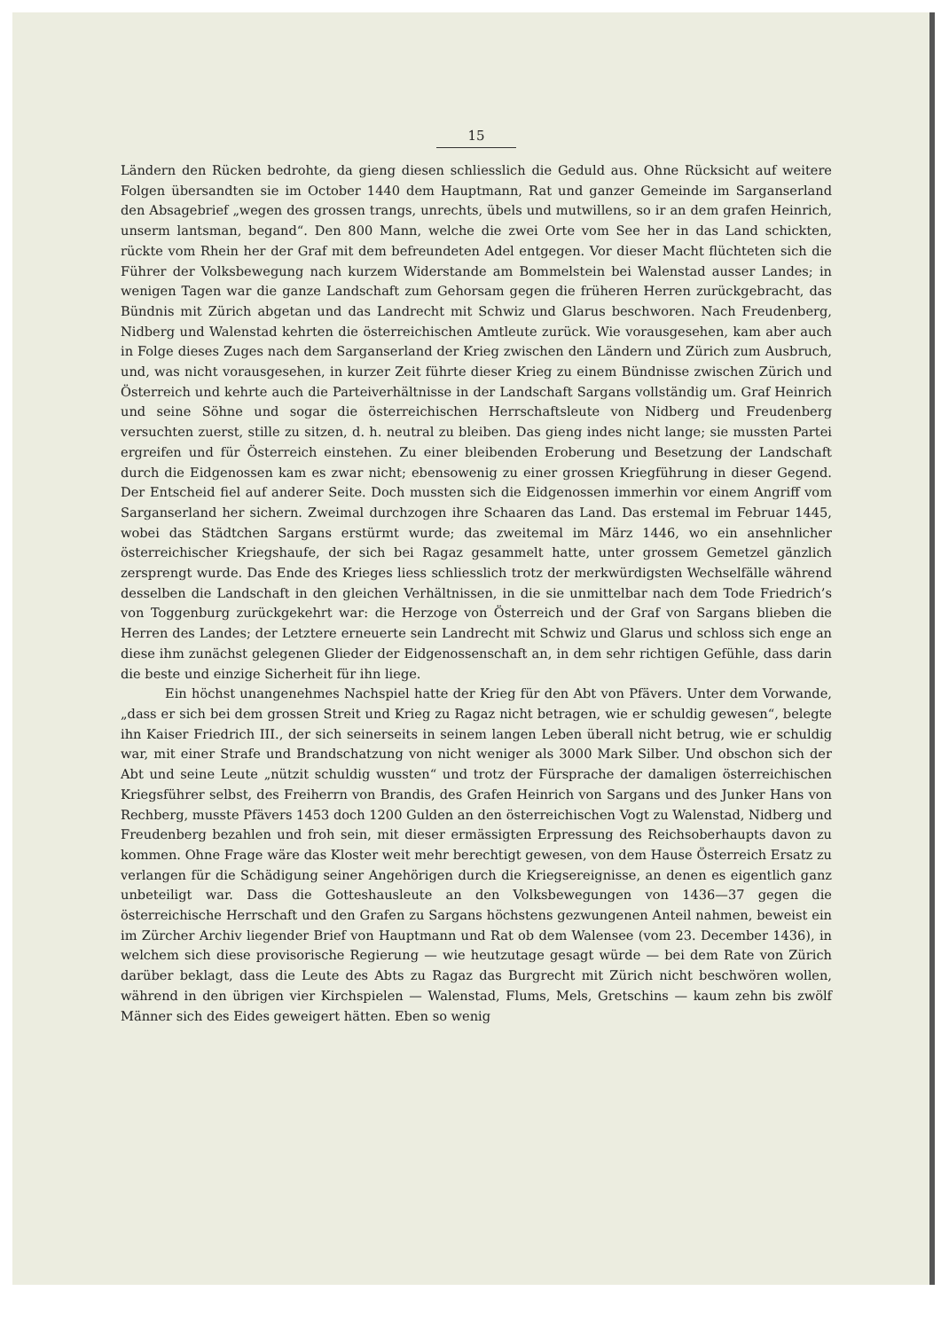15
Ländern den Rücken bedrohte, da gieng diesen schliesslich die Geduld aus. Ohne Rücksicht auf weitere Folgen übersandten sie im October 1440 dem Hauptmann, Rat und ganzer Gemeinde im Sarganserland den Absagebrief „wegen des grossen trangs, unrechts, übels und mutwillens, so ir an dem grafen Heinrich, unserm lantsman, begand“. Den 800 Mann, welche die zwei Orte vom See her in das Land schickten, rückte vom Rhein her der Graf mit dem befreundeten Adel entgegen. Vor dieser Macht flüchteten sich die Führer der Volksbewegung nach kurzem Widerstande am Bommelstein bei Walenstad ausser Landes; in wenigen Tagen war die ganze Landschaft zum Gehorsam gegen die früheren Herren zurückgebracht, das Bündnis mit Zürich abgetan und das Landrecht mit Schwiz und Glarus beschworen. Nach Freudenberg, Nidberg und Walenstad kehrten die österreichischen Amtleute zurück. Wie vorausgesehen, kam aber auch in Folge dieses Zuges nach dem Sarganserland der Krieg zwischen den Ländern und Zürich zum Ausbruch, und, was nicht vorausgesehen, in kurzer Zeit führte dieser Krieg zu einem Bündnisse zwischen Zürich und Österreich und kehrte auch die Parteiverhältnisse in der Landschaft Sargans vollständig um. Graf Heinrich und seine Söhne und sogar die österreichischen Herrschaftsleute von Nidberg und Freudenberg versuchten zuerst, stille zu sitzen, d. h. neutral zu bleiben. Das gieng indes nicht lange; sie mussten Partei ergreifen und für Österreich einstehen. Zu einer bleibenden Eroberung und Besetzung der Landschaft durch die Eidgenossen kam es zwar nicht; ebensowenig zu einer grossen Kriegführung in dieser Gegend. Der Entscheid fiel auf anderer Seite. Doch mussten sich die Eidgenossen immerhin vor einem Angriff vom Sarganserland her sichern. Zweimal durchzogen ihre Schaaren das Land. Das erstemal im Februar 1445, wobei das Städtchen Sargans erstürmt wurde; das zweitemal im März 1446, wo ein ansehnlicher österreichischer Kriegshaufe, der sich bei Ragaz gesammelt hatte, unter grossem Gemetzel gänzlich zersprengt wurde. Das Ende des Krieges liess schliesslich trotz der merkwürdigsten Wechselfälle während desselben die Landschaft in den gleichen Verhältnissen, in die sie unmittelbar nach dem Tode Friedrich’s von Toggenburg zurückgekehrt war: die Herzoge von Österreich und der Graf von Sargans blieben die Herren des Landes; der Letztere erneuerte sein Landrecht mit Schwiz und Glarus und schloss sich enge an diese ihm zunächst gelegenen Glieder der Eidgenossenschaft an, in dem sehr richtigen Gefühle, dass darin die beste und einzige Sicherheit für ihn liege.
Ein höchst unangenehmes Nachspiel hatte der Krieg für den Abt von Pfävers. Unter dem Vorwande, „dass er sich bei dem grossen Streit und Krieg zu Ragaz nicht betragen, wie er schuldig gewesen“, belegte ihn Kaiser Friedrich III., der sich seinerseits in seinem langen Leben überall nicht betrug, wie er schuldig war, mit einer Strafe und Brandschatzung von nicht weniger als 3000 Mark Silber. Und obschon sich der Abt und seine Leute „nützit schuldig wussten“ und trotz der Fürsprache der damaligen österreichischen Kriegsführer selbst, des Freiherrn von Brandis, des Grafen Heinrich von Sargans und des Junker Hans von Rechberg, musste Pfävers 1453 doch 1200 Gulden an den österreichischen Vogt zu Walenstad, Nidberg und Freudenberg bezahlen und froh sein, mit dieser ermässigten Erpressung des Reichsoberhaupts davon zu kommen. Ohne Frage wäre das Kloster weit mehr berechtigt gewesen, von dem Hause Österreich Ersatz zu verlangen für die Schädigung seiner Angehörigen durch die Kriegsereignisse, an denen es eigentlich ganz unbeteiligt war. Dass die Gotteshausleute an den Volksbewegungen von 1436—37 gegen die österreichische Herrschaft und den Grafen zu Sargans höchstens gezwungenen Anteil nahmen, beweist ein im Zürcher Archiv liegender Brief von Hauptmann und Rat ob dem Walensee (vom 23. December 1436), in welchem sich diese provisorische Regierung — wie heutzutage gesagt würde — bei dem Rate von Zürich darüber beklagt, dass die Leute des Abts zu Ragaz das Burgrecht mit Zürich nicht beschwören wollen, während in den übrigen vier Kirchspielen — Walenstad, Flums, Mels, Gretschins — kaum zehn bis zwölf Männer sich des Eides geweigert hätten. Eben so wenig